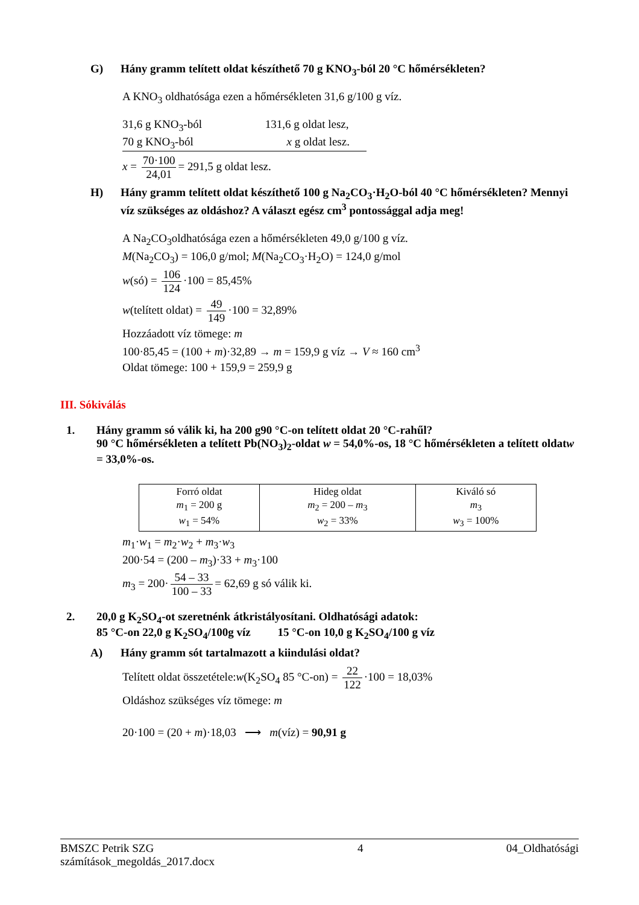G) Hány gramm telített oldat készíthető 70 g KNO<sub>3</sub>-ból 20 °C hőmérsékleten?
A KNO<sub>3</sub> oldhatósága ezen a hőmérsékleten 31,6 g/100 g víz.
31,6 g KNO<sub>3</sub>-ból 131,6 g oldat lesz,
70 g KNO<sub>3</sub>-ból x g oldat lesz.
x = 70·100 24,01 = 291,5 g oldat lesz.
H) Hány gramm telített oldat készíthető 100 g Na<sub>2</sub>CO<sub>3</sub>·H<sub>2</sub>O-ból 40 °C hőmérsékleten? Mennyi víz szükséges az oldáshoz? A választ egész cm<sup>3</sup> pontossággal adja meg!
A Na<sub>2</sub>CO<sub>3</sub>oldhatósága ezen a hőmérsékleten 49,0 g/100 g víz.
M(Na<sub>2</sub>CO<sub>3</sub>) = 106,0 g/mol; M(Na<sub>2</sub>CO<sub>3</sub>·H<sub>2</sub>O) = 124,0 g/mol
w(só) = 106 124 ·100 = 85,45%
w(telített oldat) = 49 149 ·100 = 32,89%
Hozzáadott víz tömege: m
100·85,45 = (100 + m)·32,89 → m = 159,9 g víz → V ≈ 160 cm<sup>3</sup>
Oldat tömege: 100 + 159,9 = 259,9 g
III. Sókiválás
1. Hány gramm só válik ki, ha 200 g90 °C-on telített oldat 20 °C-rahűl?
90 °C hőmérsékleten a telített Pb(NO<sub>3</sub>)<sub>2</sub>-oldat w = 54,0%-os, 18 °C hőmérsékleten a telített oldatw = 33,0%-os.
| Forró oldat m<sub>1</sub> = 200 g w<sub>1</sub> = 54% | Hideg oldat m<sub>2</sub> = 200 – m<sub>3</sub> w<sub>2</sub> = 33% | Kiváló só m<sub>3</sub> w<sub>3</sub> = 100% |
m<sub>1</sub>·w<sub>1</sub> = m<sub>2</sub>·w<sub>2</sub> + m<sub>3</sub>·w<sub>3</sub>
200·54 = (200 – m<sub>3</sub>)·33 + m<sub>3</sub>·100
m<sub>3</sub> = 200· 54 – 33 100 – 33 = 62,69 g só válik ki.
2. 20,0 g K<sub>2</sub>SO<sub>4</sub>-ot szeretnénk átkristályosítani. Oldhatósági adatok:
85 °C-on 22,0 g K<sub>2</sub>SO<sub>4</sub>/100g víz 15 °C-on 10,0 g K<sub>2</sub>SO<sub>4</sub>/100 g víz
A) Hány gramm sót tartalmazott a kiindulási oldat?
Telített oldat összetétele:w(K<sub>2</sub>SO<sub>4</sub> 85 °C-on) = 22 122 ·100 = 18,03%
Oldáshoz szükséges víz tömege: m
20·100 = (20 + m)·18,03 ⟶ m(víz) = 90,91 g
BMSZC Petrik SZG
számítások_megoldás_2017.docx 4 04_Oldhatósági